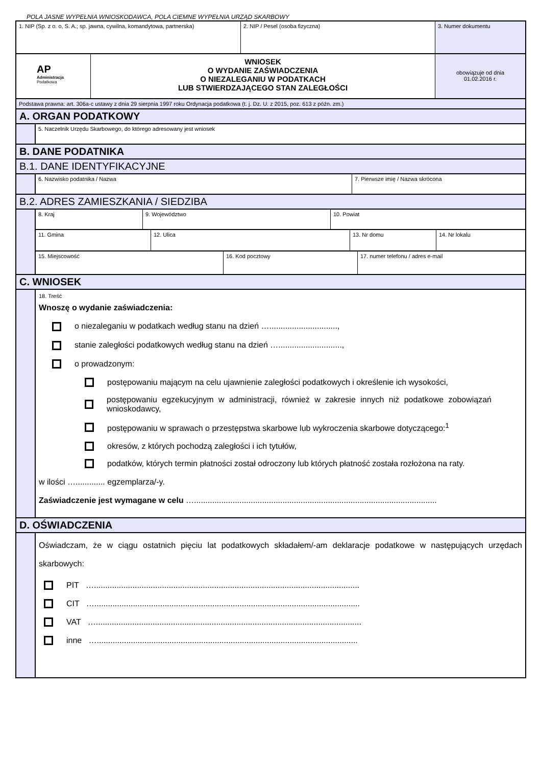POLA JASNE WYPEŁNIA WNIOSKODAWCA, POLA CIEMNE WYPEŁNIA URZĄD SKARBOWY
1. NIP (Sp. z o. o, S. A.; sp. jawna, cywilna, komandytowa, partnerska)
2. NIP / Pesel (osoba fizyczna) 3. Numer dokumentu
AP
Administracja
Podatkowa
WNIOSEK
O WYDANIE ZAŚWIADCZENIA
O NIEZALEGANIU W PODATKACH
LUB STWIERDZAJĄCEGO STAN ZALEGŁOŚCI
obowiązuje od dnia
01.02.2016 r.
Podstawa prawna: art. 306a-c ustawy z dnia 29 sierpnia 1997 roku Ordynacja podatkowa (t. j. Dz. U. z 2015, poz. 613 z późn. zm.)
A. ORGAN PODATKOWY
5. Naczelnik Urzędu Skarbowego, do którego adresowany jest wniosek
B. DANE PODATNIKA
B.1. DANE IDENTYFIKACYJNE
6. Nazwisko podatnika / Nazwa 7. Pierwsze imię / Nazwa skrócona
B.2. ADRES ZAMIESZKANIA / SIEDZIBA
8. Kraj 9. Województwo 10. Powiat
11. Gmina 12. Ulica 13. Nr domu 14. Nr lokalu
15. Miejscowość 16. Kod pocztowy 17. numer telefonu / adres e-mail
C. WNIOSEK
18. Treść
Wnoszę o wydanie zaświadczenia:
o niezaleganiu w podatkach według stanu na dzień …..............................,
stanie zaległości podatkowych według stanu na dzień …............................,
o prowadzonym:
postępowaniu mającym na celu ujawnienie zaległości podatkowych i określenie ich wysokości,
postępowaniu egzekucyjnym w administracji, również w zakresie innych niż podatkowe zobowiązań wnioskodawcy,
postępowaniu w sprawach o przestępstwa skarbowe lub wykroczenia skarbowe dotyczącego:<sup>1</sup>
okresów, z których pochodzą zaległości i ich tytułów,
podatków, których termin płatności został odroczony lub których płatność została rozłożona na raty.
w ilości …............. egzemplarza/-y.
Zaświadczenie jest wymagane w celu …...........................................................................................................
D. OŚWIADCZENIA
Oświadczam, że w ciągu ostatnich pięciu lat podatkowych składałem/-am deklaracje podatkowe w następujących urzędach skarbowych:
PIT ….....................................................................................................................
CIT ….....................................................................................................................
VAT ….....................................................................................................................
inne …...................................................................................................................